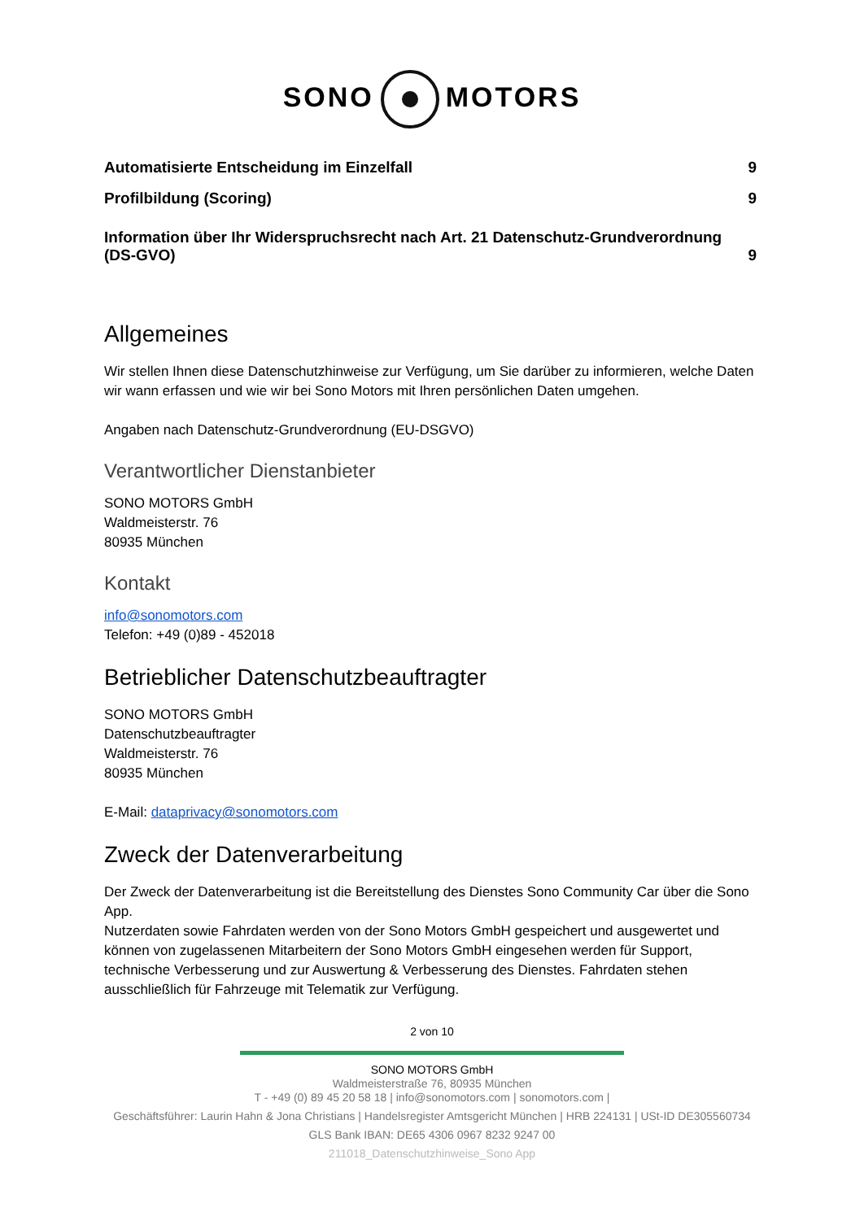SONO MOTORS
Automatisierte Entscheidung im Einzelfall 9
Profilbildung (Scoring) 9
Information über Ihr Widerspruchsrecht nach Art. 21 Datenschutz-Grundverordnung (DS-GVO) 9
Allgemeines
Wir stellen Ihnen diese Datenschutzhinweise zur Verfügung, um Sie darüber zu informieren, welche Daten wir wann erfassen und wie wir bei Sono Motors mit Ihren persönlichen Daten umgehen.
Angaben nach Datenschutz-Grundverordnung (EU-DSGVO)
Verantwortlicher Dienstanbieter
SONO MOTORS GmbH
Waldmeisterstr. 76
80935 München
Kontakt
info@sonomotors.com
Telefon: +49 (0)89 - 452018
Betrieblicher Datenschutzbeauftragter
SONO MOTORS GmbH
Datenschutzbeauftragter
Waldmeisterstr. 76
80935 München
E-Mail: dataprivacy@sonomotors.com
Zweck der Datenverarbeitung
Der Zweck der Datenverarbeitung ist die Bereitstellung des Dienstes Sono Community Car über die Sono App.
Nutzerdaten sowie Fahrdaten werden von der Sono Motors GmbH gespeichert und ausgewertet und können von zugelassenen Mitarbeitern der Sono Motors GmbH eingesehen werden für Support, technische Verbesserung und zur Auswertung & Verbesserung des Dienstes. Fahrdaten stehen ausschließlich für Fahrzeuge mit Telematik zur Verfügung.
2 von 10
SONO MOTORS GmbH
Waldmeisterstraße 76, 80935 München
T - +49 (0) 89 45 20 58 18 | info@sonomotors.com | sonomotors.com |
Geschäftsführer: Laurin Hahn & Jona Christians | Handelsregister Amtsgericht München | HRB 224131 | USt-ID DE305560734
GLS Bank IBAN: DE65 4306 0967 8232 9247 00
211018_Datenschutzhinweise_Sono App